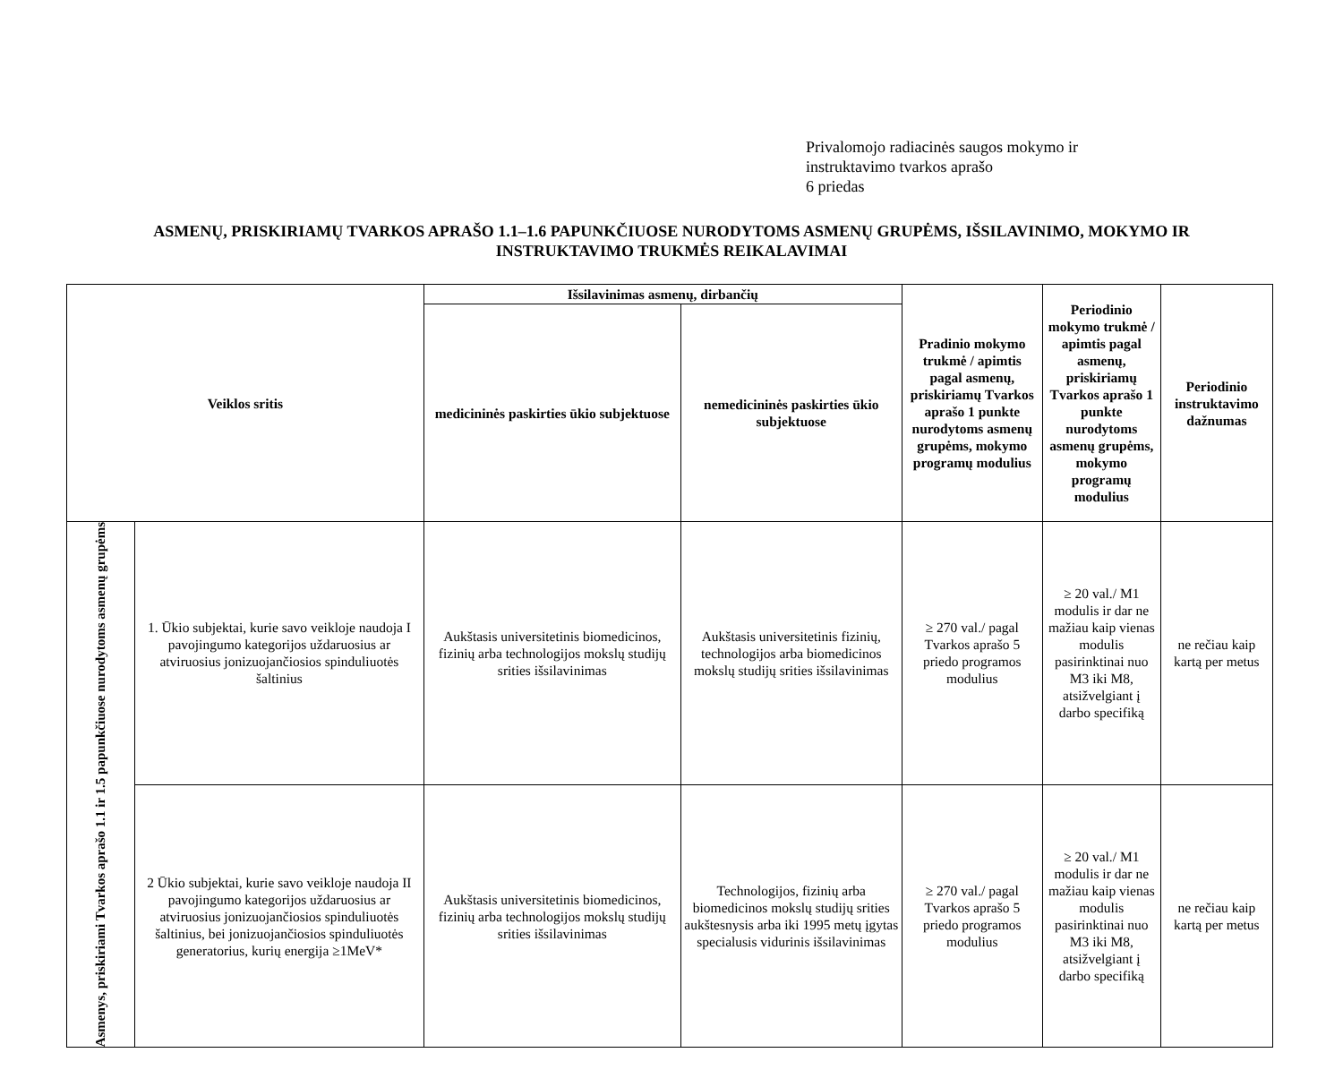Privalomojo radiacinės saugos mokymo ir
instruktavimo tvarkos aprašo
6 priedas
ASMENŲ, PRISKIRIAMŲ TVARKOS APRAŠO 1.1–1.6 PAPUNKČIUOSE NURODYTOMS ASMENŲ GRUPĖMS, IŠSILAVINIMO, MOKYMO IR INSTRUKTAVIMO TRUKMĖS REIKALAVIMAI
| Veiklos sritis | | Išsilavinimas asmenų, dirbančių | | Pradinio mokymo trukmė / apimtis pagal asmenų, priskiriamų Tvarkos aprašo 1 punkte nurodytoms asmenų grupėms, mokymo programų modulius | Periodinio mokymo trukmė / apimtis pagal asmenų, priskiriamų Tvarkos aprašo 1 punkte nurodytoms asmenų grupėms, mokymo programų modulius | Periodinio instruktavimo dažnumas |
| --- | --- | --- | --- | --- | --- | --- |
| | | medicininės paskirties ūkio subjektuose | nemedicininės paskirties ūkio subjektuose | | | |
| Asmenys, priskiriami Tvarkos aprašo 1.1 ir 1.5 papunkčiuose nurodytoms asmenų grupėms | 1. Ūkio subjektai, kurie savo veikloje naudoja I pavojingumo kategorijos uždaruosius ar atviruosius jonizuojančiosios spinduliuotės šaltinius | Aukštasis universitetinis biomedicinos, fizinių arba technologijos mokslų studijų srities išsilavinimas | Aukštasis universitetinis fizinių, technologijos arba biomedicinos mokslų studijų srities išsilavinimas | ≥ 270 val./ pagal Tvarkos aprašo 5 priedo programos modulius | ≥ 20 val./ M1 modulis ir dar ne mažiau kaip vienas modulis pasirinktinai nuo M3 iki M8, atsižvelgiant į darbo specifiką | ne rečiau kaip kartą per metus |
| | 2 Ūkio subjektai, kurie savo veikloje naudoja II pavojingumo kategorijos uždaruosius ar atviruosius jonizuojančiosios spinduliuotės šaltinius, bei jonizuojančiosios spinduliuotės generatorius, kurių energija ≥1MeV* | Aukštasis universitetinis biomedicinos, fizinių arba technologijos mokslų studijų srities išsilavinimas | Technologijos, fizinių arba biomedicinos mokslų studijų srities aukštesnysis arba iki 1995 metų įgytas specialusis vidurinis išsilavinimas | ≥ 270 val./ pagal Tvarkos aprašo 5 priedo programos modulius | ≥ 20 val./ M1 modulis ir dar ne mažiau kaip vienas modulis pasirinktinai nuo M3 iki M8, atsižvelgiant į darbo specifiką | ne rečiau kaip kartą per metus |